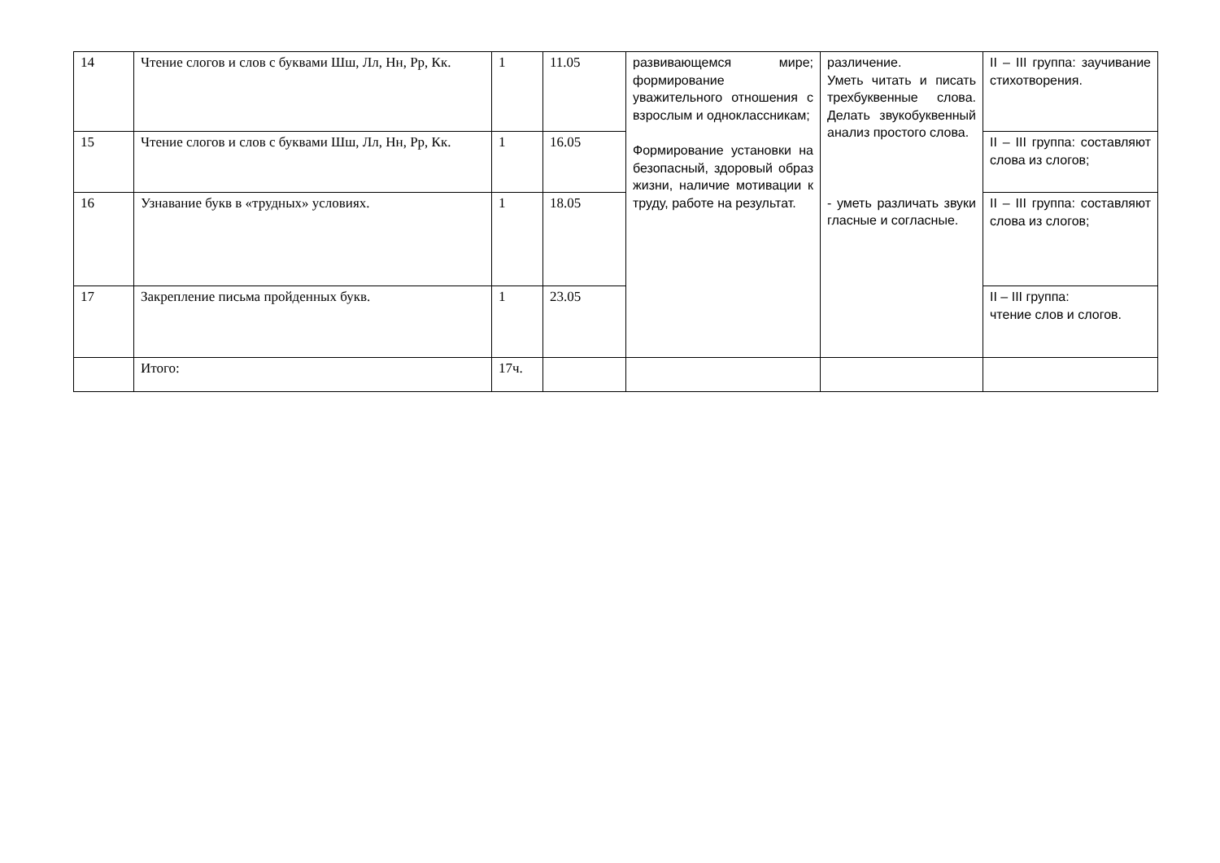| 14 | Чтение слогов и слов с буквами Шш, Лл, Нн, Рр, Кк. | 1 | 11.05 | развивающемся мире; формирование уважительного отношения с взрослым и одноклассникам; Формирование установки на безопасный, здоровый образ жизни, наличие мотивации к труду, работе на результат. | различение. Уметь читать и писать трехбуквенные слова. Делать звукобуквенный анализ простого слова. - уметь различать звуки гласные и согласные. | II – III группа: заучивание стихотворения. |
| 15 | Чтение слогов и слов с буквами Шш, Лл, Нн, Рр, Кк. | 1 | 16.05 | | | II – III группа: составляют слова из слогов; |
| 16 | Узнавание букв в «трудных» условиях. | 1 | 18.05 | | | II – III группа: составляют слова из слогов; |
| 17 | Закрепление письма пройденных букв. | 1 | 23.05 | | | II – III группа: чтение слов и слогов. |
| | Итого: | 17ч. | | | | |